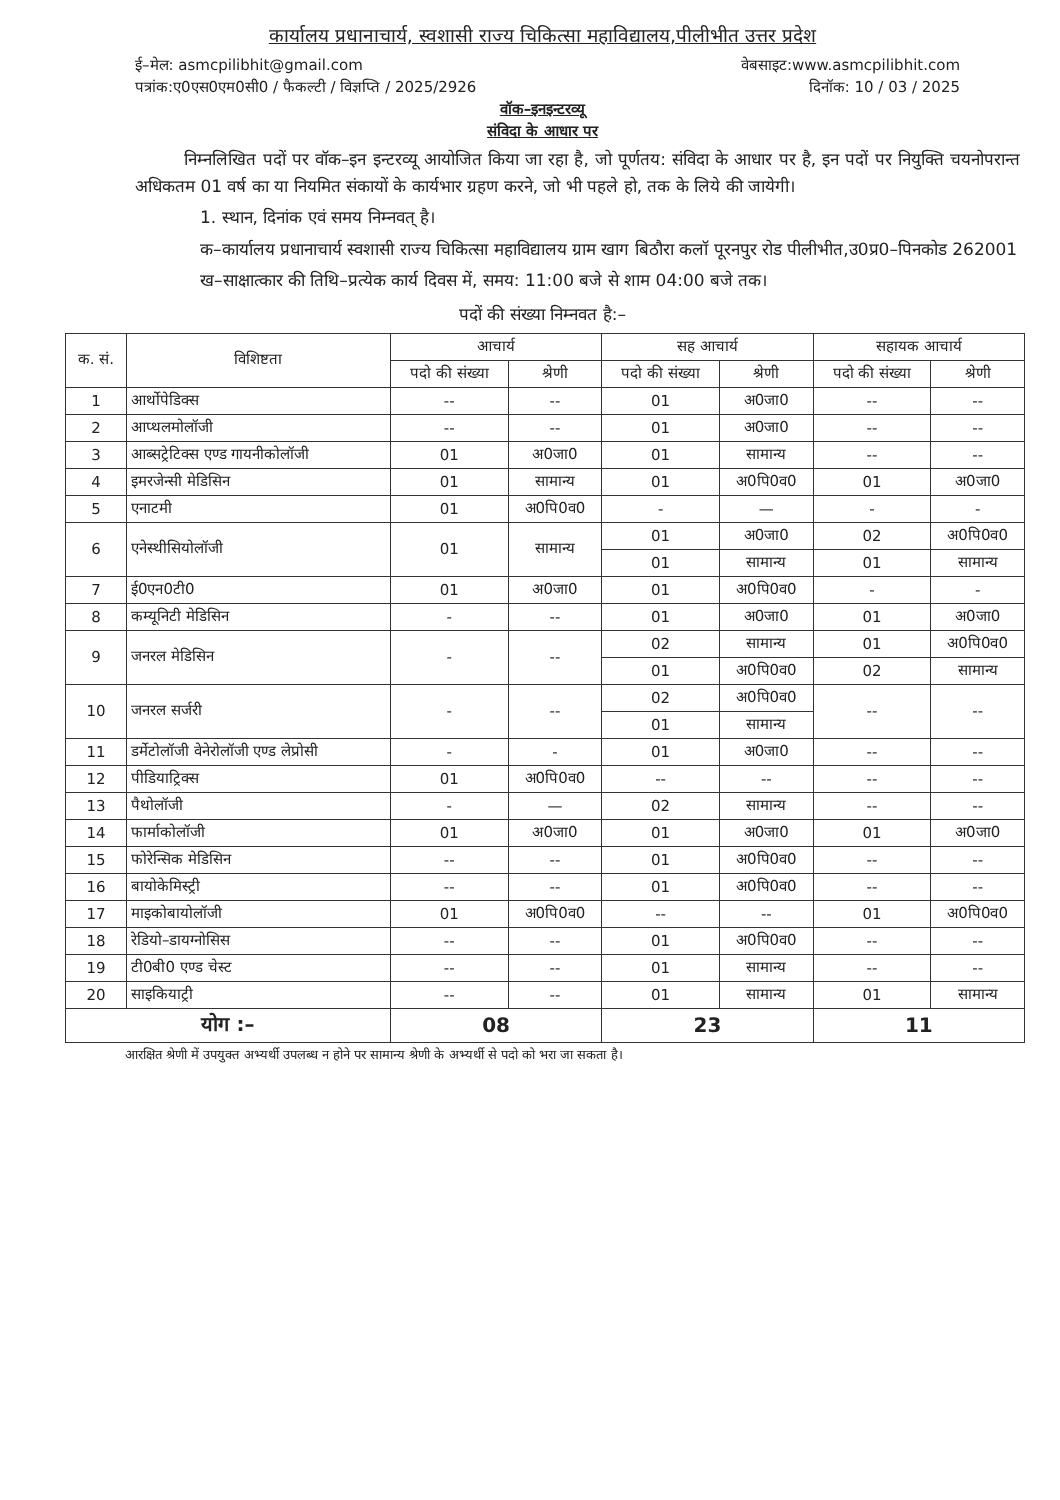कार्यालय प्रधानाचार्य, स्वशासी राज्य चिकित्सा महाविद्यालय,पीलीभीत उत्तर प्रदेश
ई–मेल: asmcpilibhit@gmail.com वेबसाइट:www.asmcpilibhit.com
पत्रांक:ए0एस0एम0सी0 / फैकल्टी / विज्ञप्ति / 2025/2926 दिनॉक: 10 / 03 / 2025
वॉक–इनइन्टरव्यू
संविदा के आधार पर
निम्नलिखित पदों पर वॉक–इन इन्टरव्यू आयोजित किया जा रहा है, जो पूर्णतय: संविदा के आधार पर है, इन पदों पर नियुक्ति चयनोपरान्त अधिकतम 01 वर्ष का या नियमित संकायों के कार्यभार ग्रहण करने, जो भी पहले हो, तक के लिये की जायेगी।
1. स्थान, दिनांक एवं समय निम्नवत् है।
क–कार्यालय प्रधानाचार्य स्वशासी राज्य चिकित्सा महाविद्यालय ग्राम खाग बिठौरा कलॉ पूरनपुर रोड पीलीभीत,उ0प्र0–पिनकोड 262001
ख–साक्षात्कार की तिथि–प्रत्येक कार्य दिवस में, समय: 11:00 बजे से शाम 04:00 बजे तक।
पदों की संख्या निम्नवत है:–
| क. सं. | विशिष्टता | आचार्य | | सह आचार्य | | सहायक आचार्य | |
| --- | --- | --- | --- | --- | --- | --- | --- |
| | | पदो की संख्या | श्रेणी | पदो की संख्या | श्रेणी | पदो की संख्या | श्रेणी |
| 1 | आर्थोपेडिक्स | -- | -- | 01 | अ0जा0 | -- | -- |
| 2 | आप्थलमोलॉजी | -- | -- | 01 | अ0जा0 | -- | -- |
| 3 | आब्सट्रेटिक्स एण्ड गायनीकोलॉजी | 01 | अ0जा0 | 01 | सामान्य | -- | -- |
| 4 | इमरजेन्सी मेडिसिन | 01 | सामान्य | 01 | अ0पि0व0 | 01 | अ0जा0 |
| 5 | एनाटमी | 01 | अ0पि0व0 | - | — | - | - |
| 6 | एनेस्थीसियोलॉजी | 01 | सामान्य | 01 | अ0जा0 | 02 | अ0पि0व0 |
| | | | | 01 | सामान्य | 01 | सामान्य |
| 7 | ई0एन0टी0 | 01 | अ0जा0 | 01 | अ0पि0व0 | - | - |
| 8 | कम्यूनिटी मेडिसिन | - | -- | 01 | अ0जा0 | 01 | अ0जा0 |
| 9 | जनरल मेडिसिन | - | -- | 02 | सामान्य | 01 | अ0पि0व0 |
| | | | | 01 | अ0पि0व0 | 02 | सामान्य |
| 10 | जनरल सर्जरी | - | -- | 02 | अ0पि0व0 | -- | -- |
| | | | | 01 | सामान्य | | |
| 11 | डर्मेटोलॉजी वेनेरोलॉजी एण्ड लेप्रोसी | - | - | 01 | अ0जा0 | -- | -- |
| 12 | पीडियाट्रिक्स | 01 | अ0पि0व0 | -- | -- | -- | -- |
| 13 | पैथोलॉजी | - | — | 02 | सामान्य | -- | -- |
| 14 | फार्माकोलॉजी | 01 | अ0जा0 | 01 | अ0जा0 | 01 | अ0जा0 |
| 15 | फोरेन्सिक मेडिसिन | -- | -- | 01 | अ0पि0व0 | -- | -- |
| 16 | बायोकेमिस्ट्री | -- | -- | 01 | अ0पि0व0 | -- | -- |
| 17 | माइकोबायोलॉजी | 01 | अ0पि0व0 | -- | -- | 01 | अ0पि0व0 |
| 18 | रेडियो–डायग्नोसिस | -- | -- | 01 | अ0पि0व0 | -- | -- |
| 19 | टी0बी0 एण्ड चेस्ट | -- | -- | 01 | सामान्य | -- | -- |
| 20 | साइकियाट्री | -- | -- | 01 | सामान्य | 01 | सामान्य |
| योग :– | | 08 | | 23 | | 11 | |
आरक्षित श्रेणी में उपयुक्त अभ्यर्थी उपलब्ध न होने पर सामान्य श्रेणी के अभ्यर्थी से पदो को भरा जा सकता है।